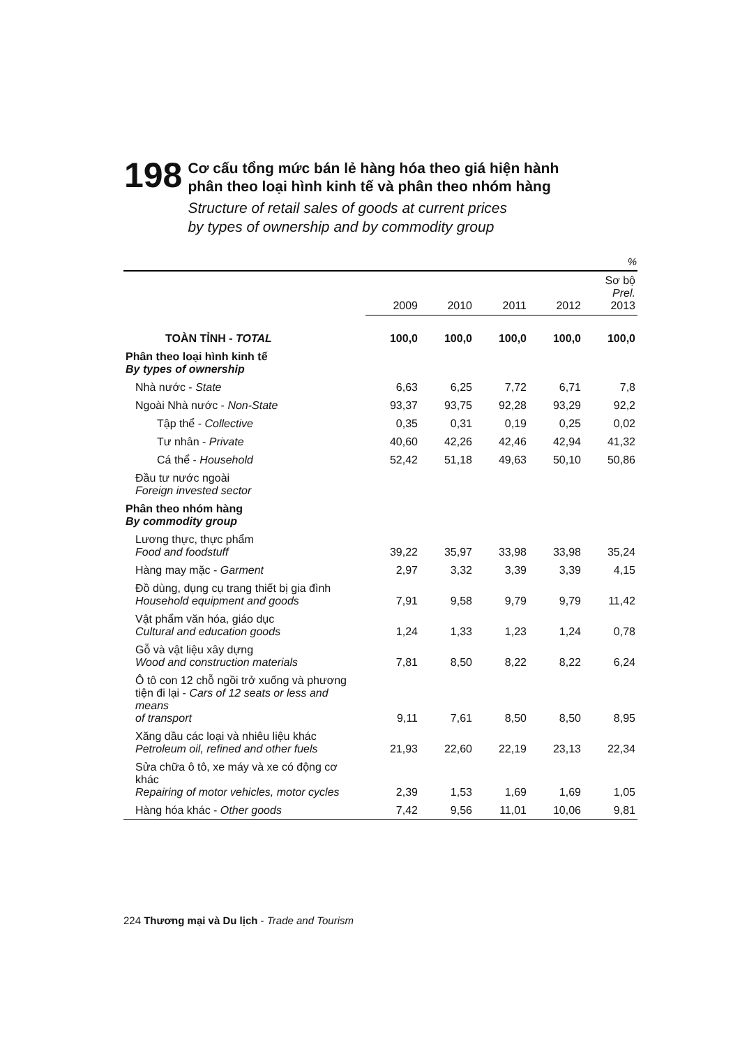198
Cơ cấu tổng mức bán lẻ hàng hóa theo giá hiện hành
phân theo loại hình kinh tế và phân theo nhóm hàng
Structure of retail sales of goods at current prices
by types of ownership and by commodity group
%
| | 2009 | 2010 | 2011 | 2012 | Sơ bộ Prel. 2013 |
| --- | --- | --- | --- | --- | --- |
| TOÀN TỈNH - TOTAL | 100,0 | 100,0 | 100,0 | 100,0 | 100,0 |
| Phân theo loại hình kinh tế By types of ownership | | | | | |
| Nhà nước - State | 6,63 | 6,25 | 7,72 | 6,71 | 7,8 |
| Ngoài Nhà nước - Non-State | 93,37 | 93,75 | 92,28 | 93,29 | 92,2 |
| Tập thể - Collective | 0,35 | 0,31 | 0,19 | 0,25 | 0,02 |
| Tư nhân - Private | 40,60 | 42,26 | 42,46 | 42,94 | 41,32 |
| Cá thể - Household | 52,42 | 51,18 | 49,63 | 50,10 | 50,86 |
| Đầu tư nước ngoài Foreign invested sector | | | | | |
| Phân theo nhóm hàng By commodity group | | | | | |
| Lương thực, thực phẩm Food and foodstuff | 39,22 | 35,97 | 33,98 | 33,98 | 35,24 |
| Hàng may mặc - Garment | 2,97 | 3,32 | 3,39 | 3,39 | 4,15 |
| Đồ dùng, dụng cụ trang thiết bị gia đình Household equipment and goods | 7,91 | 9,58 | 9,79 | 9,79 | 11,42 |
| Vật phẩm văn hóa, giáo dục Cultural and education goods | 1,24 | 1,33 | 1,23 | 1,24 | 0,78 |
| Gỗ và vật liệu xây dựng Wood and construction materials | 7,81 | 8,50 | 8,22 | 8,22 | 6,24 |
| Ô tô con 12 chỗ ngồi trở xuống và phương tiện đi lại - Cars of 12 seats or less and means of transport | 9,11 | 7,61 | 8,50 | 8,50 | 8,95 |
| Xăng dầu các loại và nhiêu liệu khác Petroleum oil, refined and other fuels | 21,93 | 22,60 | 22,19 | 23,13 | 22,34 |
| Sửa chữa ô tô, xe máy và xe có động cơ khác Repairing of motor vehicles, motor cycles | 2,39 | 1,53 | 1,69 | 1,69 | 1,05 |
| Hàng hóa khác - Other goods | 7,42 | 9,56 | 11,01 | 10,06 | 9,81 |
224 Thương mại và Du lịch - Trade and Tourism